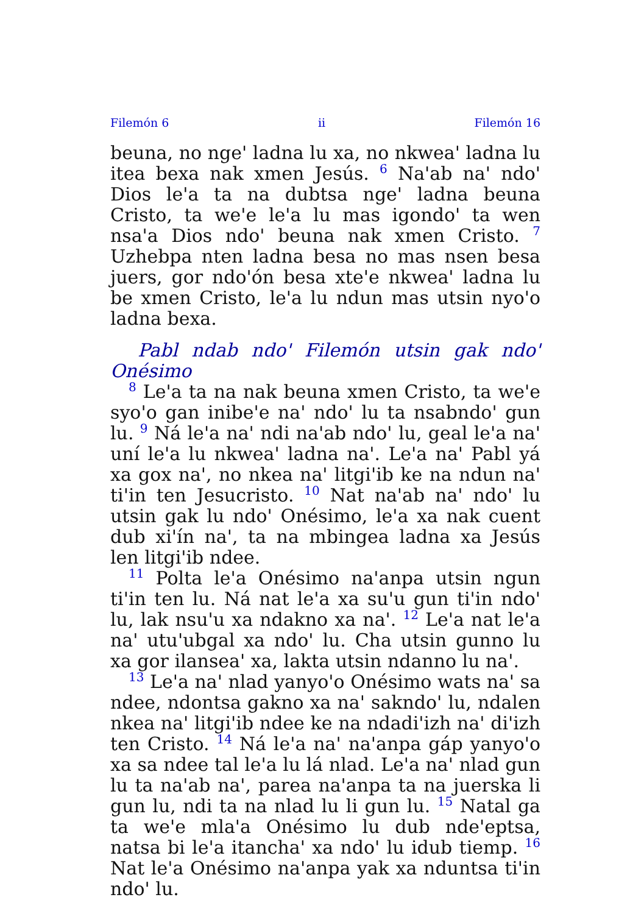Filemón 6 ii Filemón 16
beuna, no nge' ladna lu xa, no nkwea' ladna lu itea bexa nak xmen Jesús. <sup>6</sup> Na'ab na' ndo' Dios le'a ta na dubtsa nge' ladna beuna Cristo, ta we'e le'a lu mas igondo' ta wen nsa'a Dios ndo' beuna nak xmen Cristo. <sup>7</sup> Uzhebpa nten ladna besa no mas nsen besa juers, gor ndo'ón besa xte'e nkwea' ladna lu be xmen Cristo, le'a lu ndun mas utsin nyo'o ladna bexa.
Pabl ndab ndo' Filemón utsin gak ndo' Onésimo
<sup>8</sup> Le'a ta na nak beuna xmen Cristo, ta we'e syo'o gan inibe'e na' ndo' lu ta nsabndo' gun lu. <sup>9</sup> Ná le'a na' ndi na'ab ndo' lu, geal le'a na' uní le'a lu nkwea' ladna na'. Le'a na' Pabl yá xa gox na', no nkea na' litgi'ib ke na ndun na' ti'in ten Jesucristo. <sup>10</sup> Nat na'ab na' ndo' lu utsin gak lu ndo' Onésimo, le'a xa nak cuent dub xi'ín na', ta na mbingea ladna xa Jesús len litgi'ib ndee.
<sup>11</sup> Polta le'a Onésimo na'anpa utsin ngun ti'in ten lu. Ná nat le'a xa su'u gun ti'in ndo' lu, lak nsu'u xa ndakno xa na'. <sup>12</sup> Le'a nat le'a na' utu'ubgal xa ndo' lu. Cha utsin gunno lu xa gor ilansea' xa, lakta utsin ndanno lu na'.
<sup>13</sup> Le'a na' nlad yanyo'o Onésimo wats na' sa ndee, ndontsa gakno xa na' sakndo' lu, ndalen nkea na' litgi'ib ndee ke na ndadi'izh na' di'izh ten Cristo. <sup>14</sup> Ná le'a na' na'anpa gáp yanyo'o xa sa ndee tal le'a lu lá nlad. Le'a na' nlad gun lu ta na'ab na', parea na'anpa ta na juerska li gun lu, ndi ta na nlad lu li gun lu. <sup>15</sup> Natal ga ta we'e mla'a Onésimo lu dub nde'eptsa, natsa bi le'a itancha' xa ndo' lu idub tiemp. <sup>16</sup> Nat le'a Onésimo na'anpa yak xa nduntsa ti'in ndo' lu.